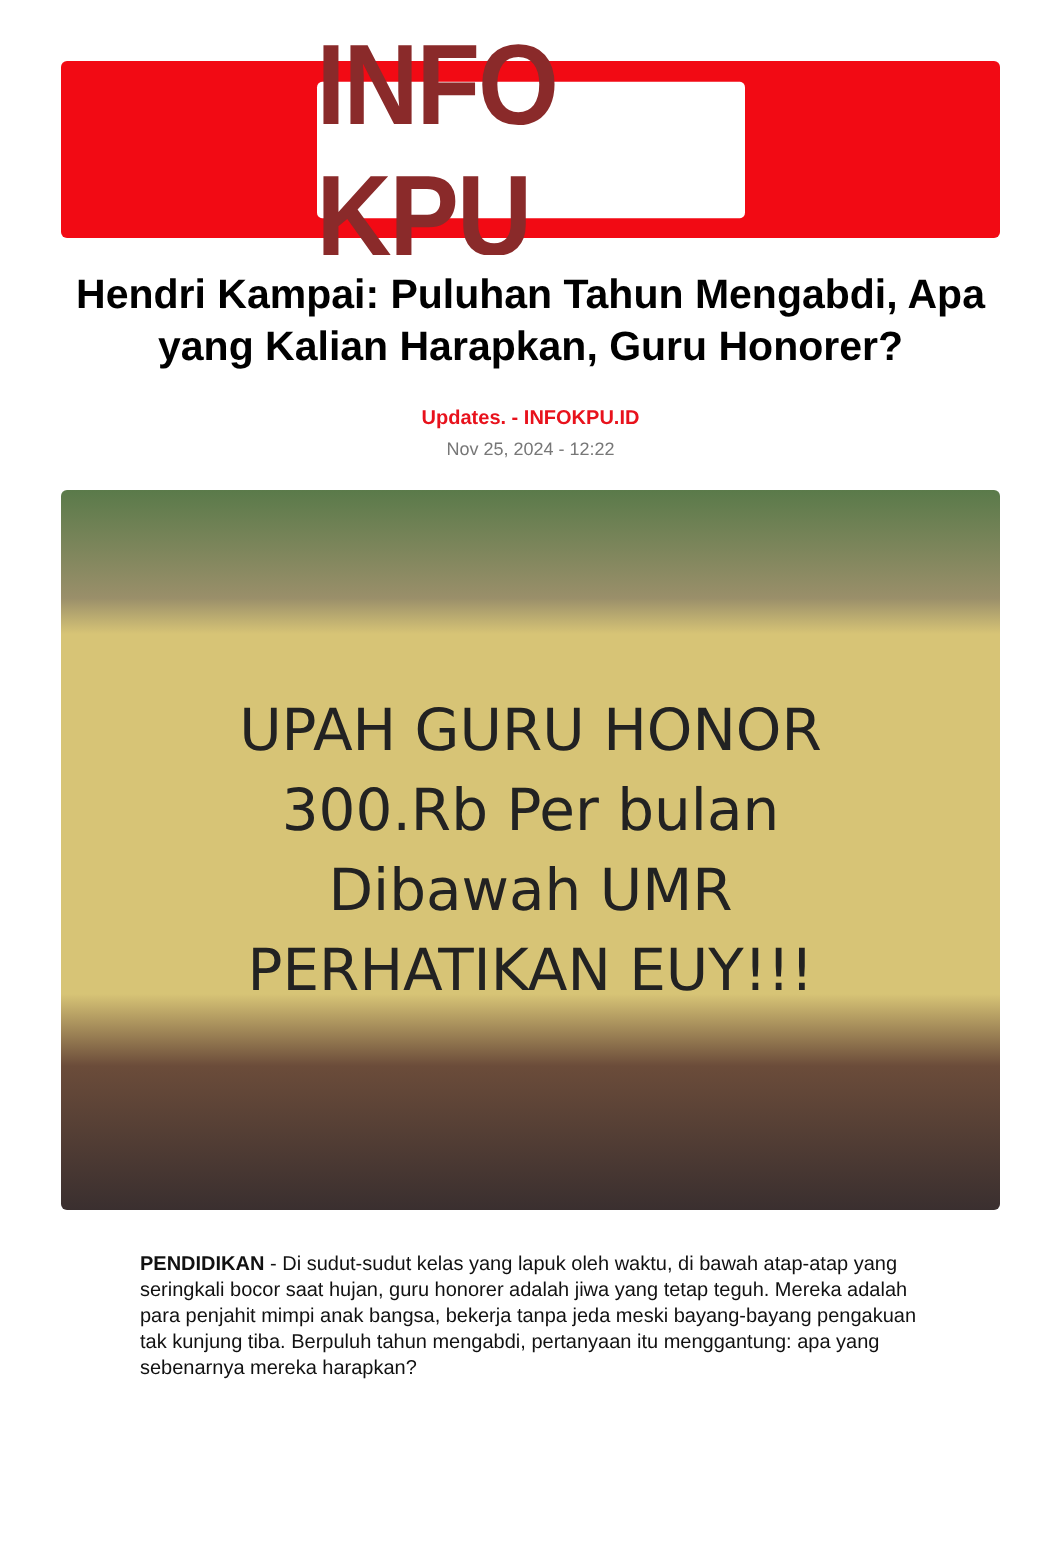INFO KPU
Hendri Kampai: Puluhan Tahun Mengabdi, Apa yang Kalian Harapkan, Guru Honorer?
Updates. - INFOKPU.ID
Nov 25, 2024 - 12:22
UPAH GURU HONOR
300.Rb Per bulan
Dibawah UMR
PERHATIKAN EUY!!!
PENDIDIKAN - Di sudut-sudut kelas yang lapuk oleh waktu, di bawah atap-atap yang seringkali bocor saat hujan, guru honorer adalah jiwa yang tetap teguh. Mereka adalah para penjahit mimpi anak bangsa, bekerja tanpa jeda meski bayang-bayang pengakuan tak kunjung tiba. Berpuluh tahun mengabdi, pertanyaan itu menggantung: apa yang sebenarnya mereka harapkan?